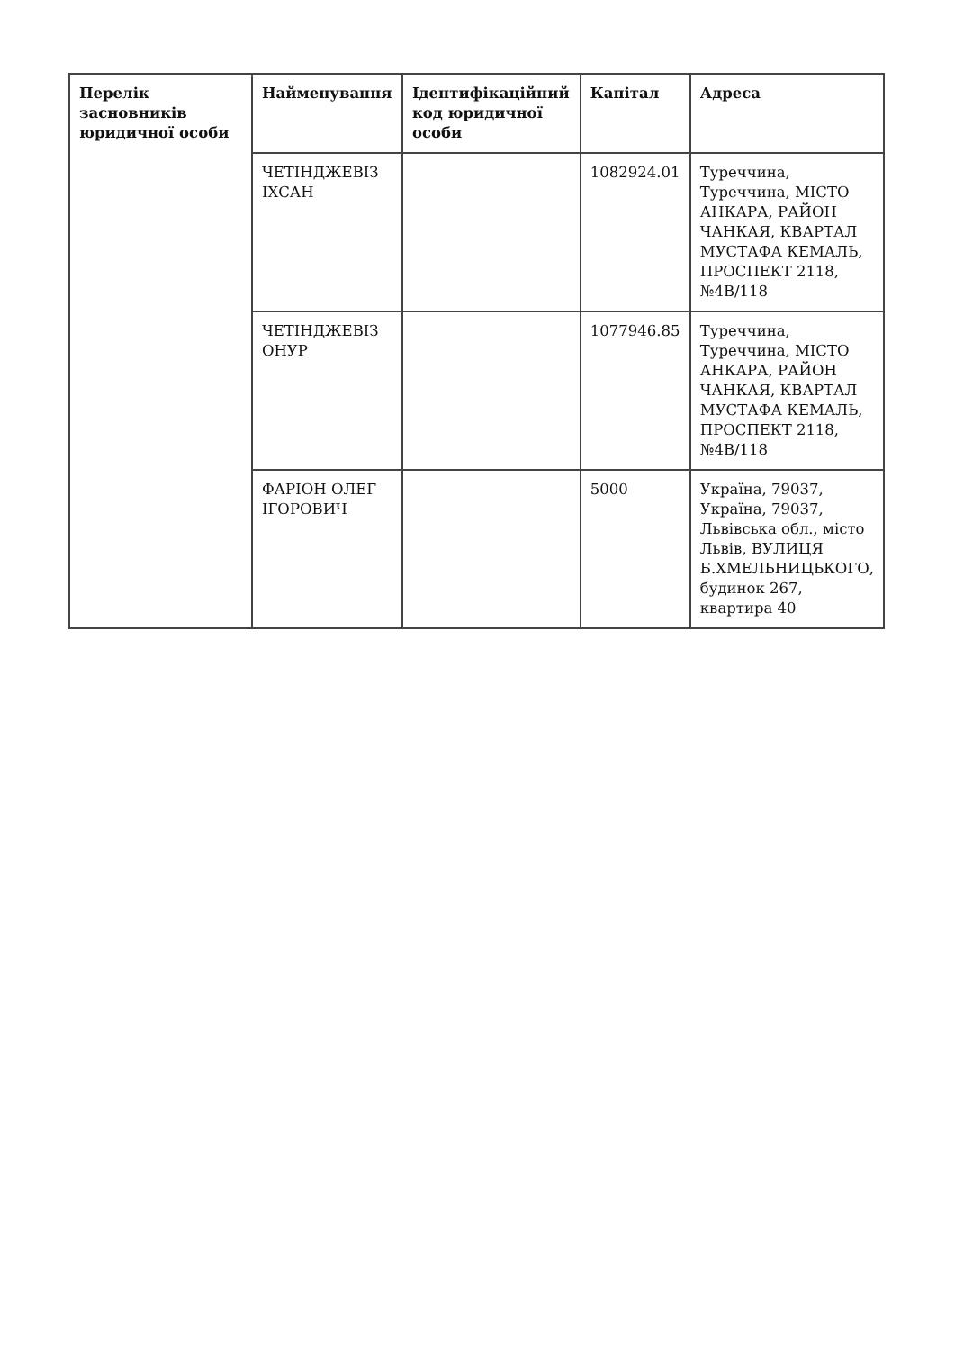| Перелік засновників юридичної особи | Найменування | Ідентифікаційний код юридичної особи | Капітал | Адреса |
| --- | --- | --- | --- | --- |
| | ЧЕТІНДЖЕВІЗ ІХСАН | | 1082924.01 | Туреччина, Туреччина, МІСТО АНКАРА, РАЙОН ЧАНКАЯ, КВАРТАЛ МУСТАФА КЕМАЛЬ, ПРОСПЕКТ 2118, №4В/118 |
| | ЧЕТІНДЖЕВІЗ ОНУР | | 1077946.85 | Туреччина, Туреччина, МІСТО АНКАРА, РАЙОН ЧАНКАЯ, КВАРТАЛ МУСТАФА КЕМАЛЬ, ПРОСПЕКТ 2118, №4В/118 |
| | ФАРІОН ОЛЕГ ІГОРОВИЧ | | 5000 | Україна, 79037, Україна, 79037, Львівська обл., місто Львів, ВУЛИЦЯ Б.ХМЕЛЬНИЦЬКОГО, будинок 267, квартира 40 |